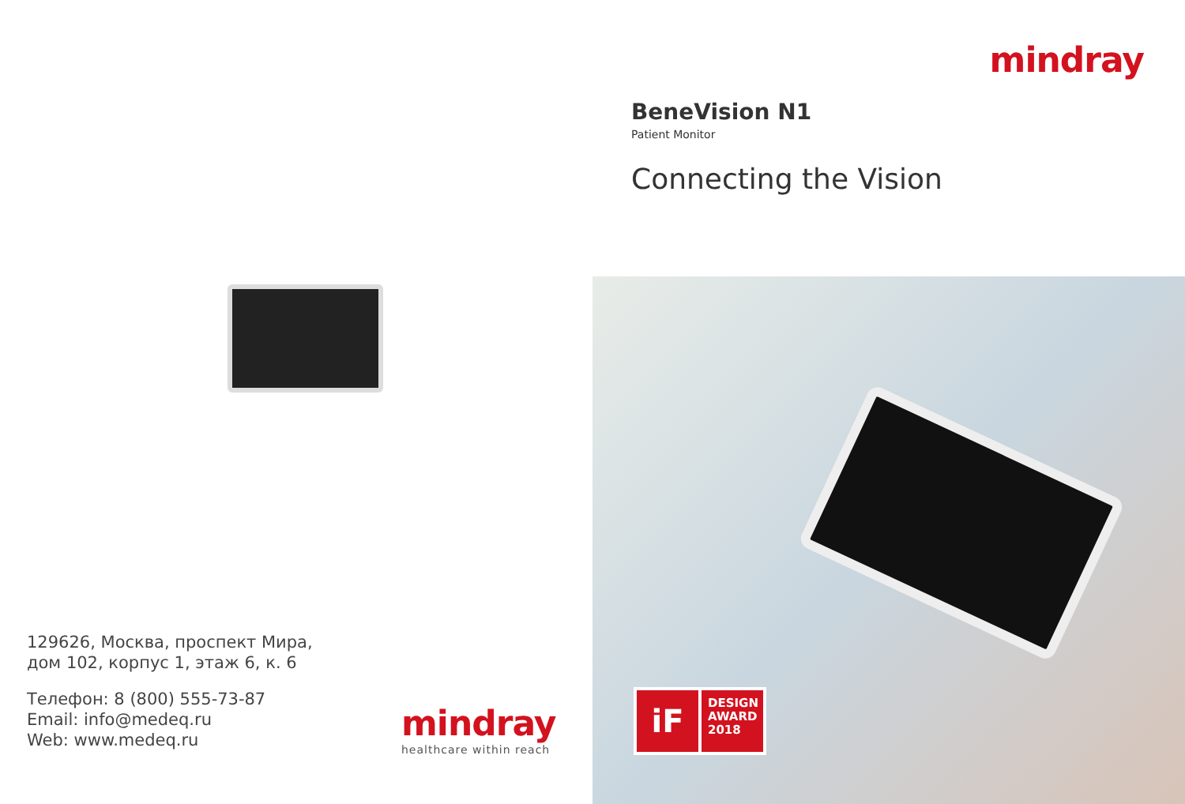129626, Москва, проспект Мира,
дом 102, корпус 1, этаж 6, к. 6
Телефон: 8 (800) 555-73-87
Email: info@medeq.ru
Web: www.medeq.ru
mindray
healthcare within reach
mindray
BeneVision N1
Patient Monitor
Connecting the Vision
iF
DESIGN
AWARD
2018